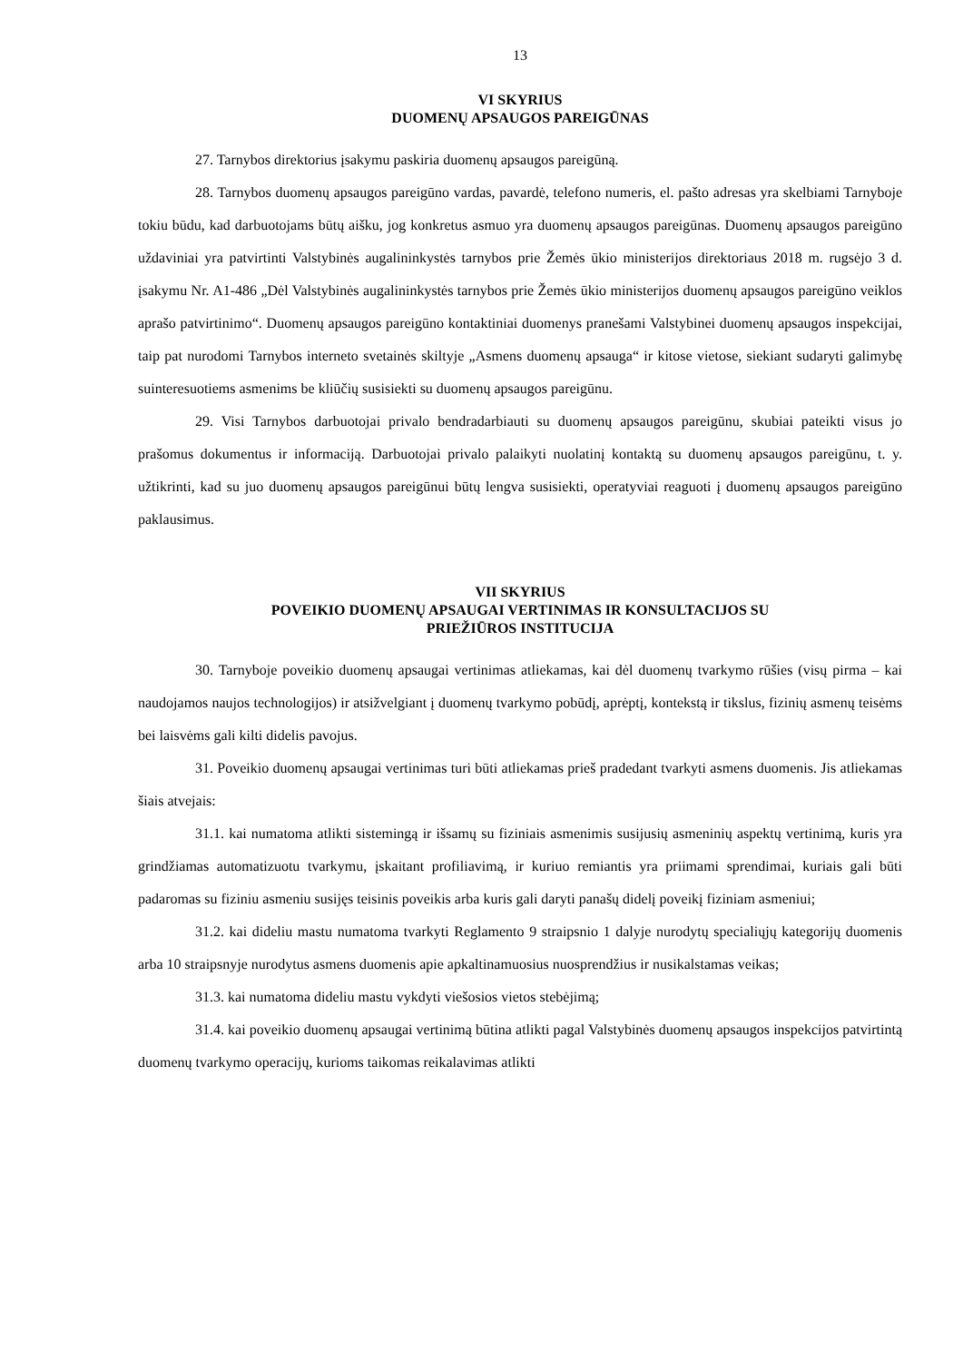13
VI SKYRIUS
DUOMENŲ APSAUGOS PAREIGŪNAS
27. Tarnybos direktorius įsakymu paskiria duomenų apsaugos pareigūną.
28. Tarnybos duomenų apsaugos pareigūno vardas, pavardė, telefono numeris, el. pašto adresas yra skelbiami Tarnyboje tokiu būdu, kad darbuotojams būtų aišku, jog konkretus asmuo yra duomenų apsaugos pareigūnas. Duomenų apsaugos pareigūno uždaviniai yra patvirtinti Valstybinės augalininkystės tarnybos prie Žemės ūkio ministerijos direktoriaus 2018 m. rugsėjo 3 d. įsakymu Nr. A1-486 „Dėl Valstybinės augalininkystės tarnybos prie Žemės ūkio ministerijos duomenų apsaugos pareigūno veiklos aprašo patvirtinimo“. Duomenų apsaugos pareigūno kontaktiniai duomenys pranešami Valstybinei duomenų apsaugos inspekcijai, taip pat nurodomi Tarnybos interneto svetainės skiltyje „Asmens duomenų apsauga“ ir kitose vietose, siekiant sudaryti galimybę suinteresuotiems asmenims be kliūčių susisiekti su duomenų apsaugos pareigūnu.
29. Visi Tarnybos darbuotojai privalo bendradarbiauti su duomenų apsaugos pareigūnu, skubiai pateikti visus jo prašomus dokumentus ir informaciją. Darbuotojai privalo palaikyti nuolatinį kontaktą su duomenų apsaugos pareigūnu, t. y. užtikrinti, kad su juo duomenų apsaugos pareigūnui būtų lengva susisiekti, operatyviai reaguoti į duomenų apsaugos pareigūno paklausimus.
VII SKYRIUS
POVEIKIO DUOMENŲ APSAUGAI VERTINIMAS IR KONSULTACIJOS SU
PRIEŽIŪROS INSTITUCIJA
30. Tarnyboje poveikio duomenų apsaugai vertinimas atliekamas, kai dėl duomenų tvarkymo rūšies (visų pirma – kai naudojamos naujos technologijos) ir atsižvelgiant į duomenų tvarkymo pobūdį, aprėptį, kontekstą ir tikslus, fizinių asmenų teisėms bei laisvėms gali kilti didelis pavojus.
31. Poveikio duomenų apsaugai vertinimas turi būti atliekamas prieš pradedant tvarkyti asmens duomenis. Jis atliekamas šiais atvejais:
31.1. kai numatoma atlikti sistemingą ir išsamų su fiziniais asmenimis susijusių asmeninių aspektų vertinimą, kuris yra grindžiamas automatizuotu tvarkymu, įskaitant profiliavimą, ir kuriuo remiantis yra priimami sprendimai, kuriais gali būti padaromas su fiziniu asmeniu susijęs teisinis poveikis arba kuris gali daryti panašų didelį poveikį fiziniam asmeniui;
31.2. kai dideliu mastu numatoma tvarkyti Reglamento 9 straipsnio 1 dalyje nurodytų specialiųjų kategorijų duomenis arba 10 straipsnyje nurodytus asmens duomenis apie apkaltinamuosius nuosprendžius ir nusikalstamas veikas;
31.3. kai numatoma dideliu mastu vykdyti viešosios vietos stebėjimą;
31.4. kai poveikio duomenų apsaugai vertinimą būtina atlikti pagal Valstybinės duomenų apsaugos inspekcijos patvirtintą duomenų tvarkymo operacijų, kurioms taikomas reikalavimas atlikti